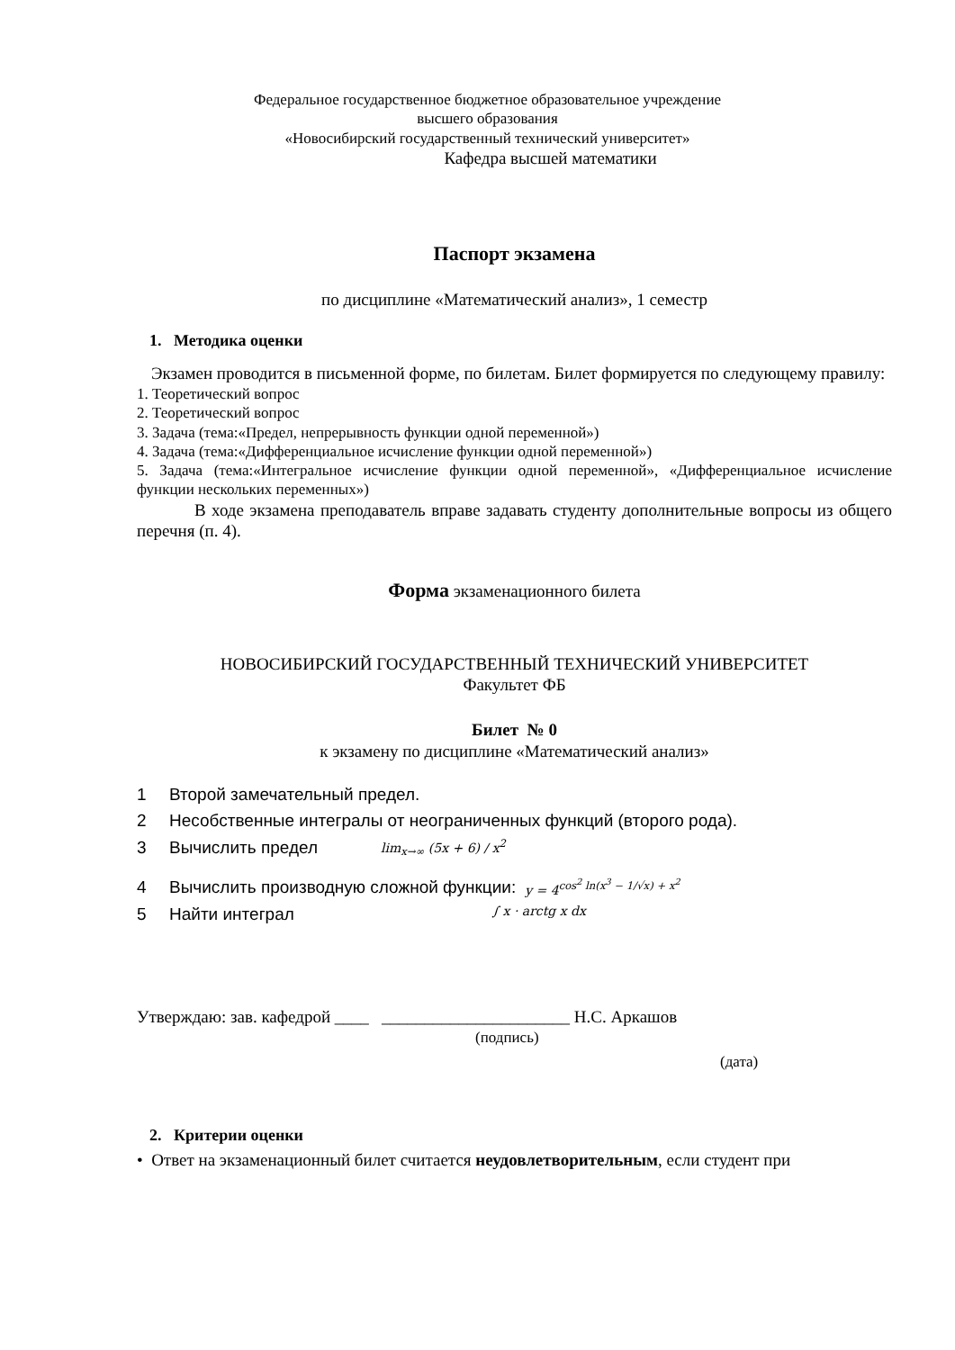Федеральное государственное бюджетное образовательное учреждение
высшего образования
«Новосибирский государственный технический университет»
Кафедра высшей математики
Паспорт экзамена
по дисциплине «Математический анализ», 1 семестр
1. Методика оценки
Экзамен проводится в письменной форме, по билетам. Билет формируется по следующему правилу:
1. Теоретический вопрос
2. Теоретический вопрос
3. Задача (тема:«Предел, непрерывность функции одной переменной»)
4. Задача (тема:«Дифференциальное исчисление функции одной переменной»)
5. Задача (тема:«Интегральное исчисление функции одной переменной», «Дифференциальное исчисление функции нескольких переменных»)
В ходе экзамена преподаватель вправе задавать студенту дополнительные вопросы из общего перечня (п. 4).
Форма экзаменационного билета
НОВОСИБИРСКИЙ ГОСУДАРСТВЕННЫЙ ТЕХНИЧЕСКИЙ УНИВЕРСИТЕТ
Факультет ФБ
Билет № 0
к экзамену по дисциплине «Математический анализ»
1 Второй замечательный предел.
2 Несобственные интегралы от неограниченных функций (второго рода).
3 Вычислить предел lim<sub>x→∞</sub> (5x + 6) / x<sup>2</sup>
4 Вычислить производную сложной функции: y = 4<sup>cos<sup>2</sup> ln(x<sup>3</sup> − 1/√x) + x<sup>2</sup></sup>
5 Найти интеграл ∫ x · arctg x dx
Утверждаю: зав. кафедрой ____ ______________________ Н.С. Аркашов
(подпись)
(дата)
2. Критерии оценки
• Ответ на экзаменационный билет считается неудовлетворительным, если студент при